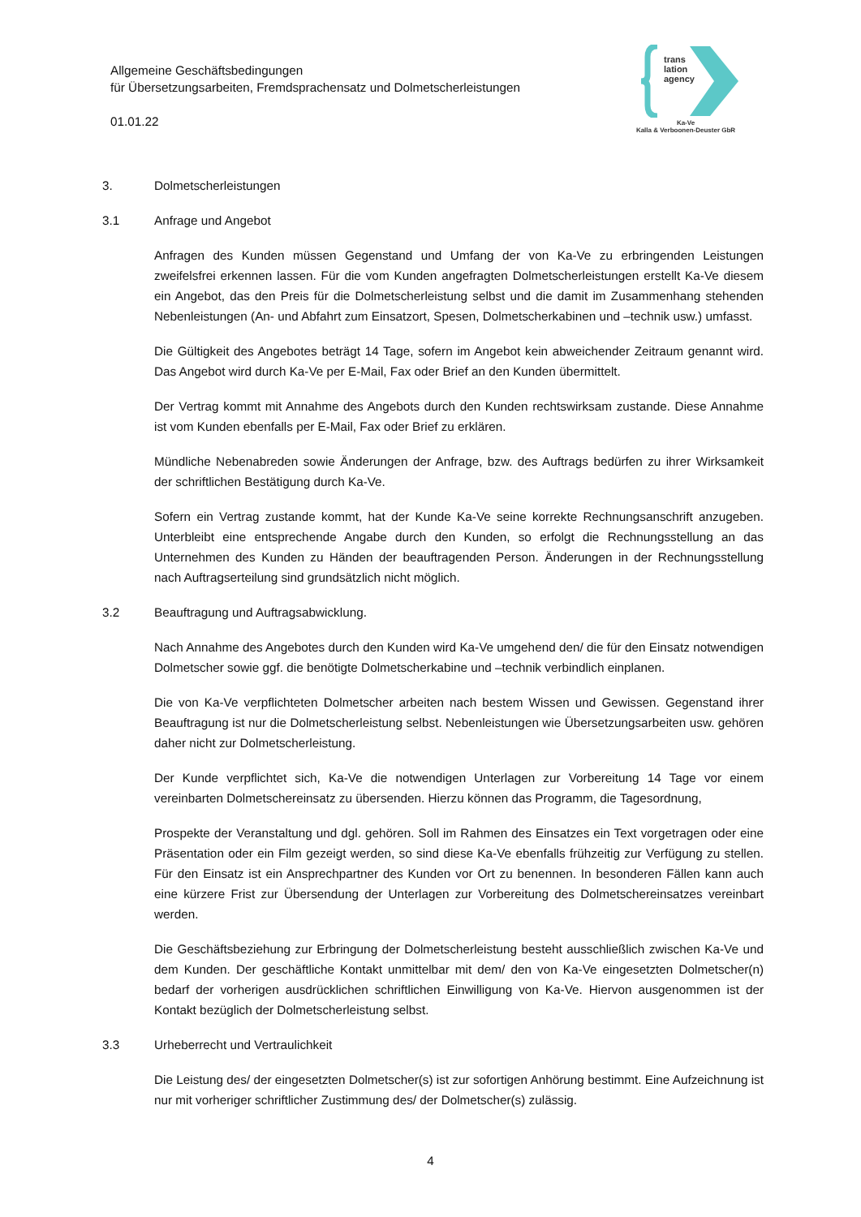Allgemeine Geschäftsbedingungen
für Übersetzungsarbeiten, Fremdsprachensatz und Dolmetscherleistungen
01.01.22
trans
lation
agency
Ka-Ve
Kalla & Verboonen-Deuster GbR
3. Dolmetscherleistungen
3.1 Anfrage und Angebot
Anfragen des Kunden müssen Gegenstand und Umfang der von Ka-Ve zu erbringenden Leistungen zweifelsfrei erkennen lassen. Für die vom Kunden angefragten Dolmetscherleistungen erstellt Ka-Ve diesem ein Angebot, das den Preis für die Dolmetscherleistung selbst und die damit im Zusammenhang stehenden Nebenleistungen (An- und Abfahrt zum Einsatzort, Spesen, Dolmetscherkabinen und –technik usw.) umfasst.
Die Gültigkeit des Angebotes beträgt 14 Tage, sofern im Angebot kein abweichender Zeitraum genannt wird. Das Angebot wird durch Ka-Ve per E-Mail, Fax oder Brief an den Kunden übermittelt.
Der Vertrag kommt mit Annahme des Angebots durch den Kunden rechtswirksam zustande. Diese Annahme ist vom Kunden ebenfalls per E-Mail, Fax oder Brief zu erklären.
Mündliche Nebenabreden sowie Änderungen der Anfrage, bzw. des Auftrags bedürfen zu ihrer Wirksamkeit der schriftlichen Bestätigung durch Ka-Ve.
Sofern ein Vertrag zustande kommt, hat der Kunde Ka-Ve seine korrekte Rechnungsanschrift anzugeben. Unterbleibt eine entsprechende Angabe durch den Kunden, so erfolgt die Rechnungsstellung an das Unternehmen des Kunden zu Händen der beauftragenden Person. Änderungen in der Rechnungsstellung nach Auftragserteilung sind grundsätzlich nicht möglich.
3.2 Beauftragung und Auftragsabwicklung.
Nach Annahme des Angebotes durch den Kunden wird Ka-Ve umgehend den/ die für den Einsatz notwendigen Dolmetscher sowie ggf. die benötigte Dolmetscherkabine und –technik verbindlich einplanen.
Die von Ka-Ve verpflichteten Dolmetscher arbeiten nach bestem Wissen und Gewissen. Gegenstand ihrer Beauftragung ist nur die Dolmetscherleistung selbst. Nebenleistungen wie Übersetzungsarbeiten usw. gehören daher nicht zur Dolmetscherleistung.
Der Kunde verpflichtet sich, Ka-Ve die notwendigen Unterlagen zur Vorbereitung 14 Tage vor einem vereinbarten Dolmetschereinsatz zu übersenden. Hierzu können das Programm, die Tagesordnung,
Prospekte der Veranstaltung und dgl. gehören. Soll im Rahmen des Einsatzes ein Text vorgetragen oder eine Präsentation oder ein Film gezeigt werden, so sind diese Ka-Ve ebenfalls frühzeitig zur Verfügung zu stellen. Für den Einsatz ist ein Ansprechpartner des Kunden vor Ort zu benennen. In besonderen Fällen kann auch eine kürzere Frist zur Übersendung der Unterlagen zur Vorbereitung des Dolmetschereinsatzes vereinbart werden.
Die Geschäftsbeziehung zur Erbringung der Dolmetscherleistung besteht ausschließlich zwischen Ka-Ve und dem Kunden. Der geschäftliche Kontakt unmittelbar mit dem/ den von Ka-Ve eingesetzten Dolmetscher(n) bedarf der vorherigen ausdrücklichen schriftlichen Einwilligung von Ka-Ve. Hiervon ausgenommen ist der Kontakt bezüglich der Dolmetscherleistung selbst.
3.3 Urheberrecht und Vertraulichkeit
Die Leistung des/ der eingesetzten Dolmetscher(s) ist zur sofortigen Anhörung bestimmt. Eine Aufzeichnung ist nur mit vorheriger schriftlicher Zustimmung des/ der Dolmetscher(s) zulässig.
4